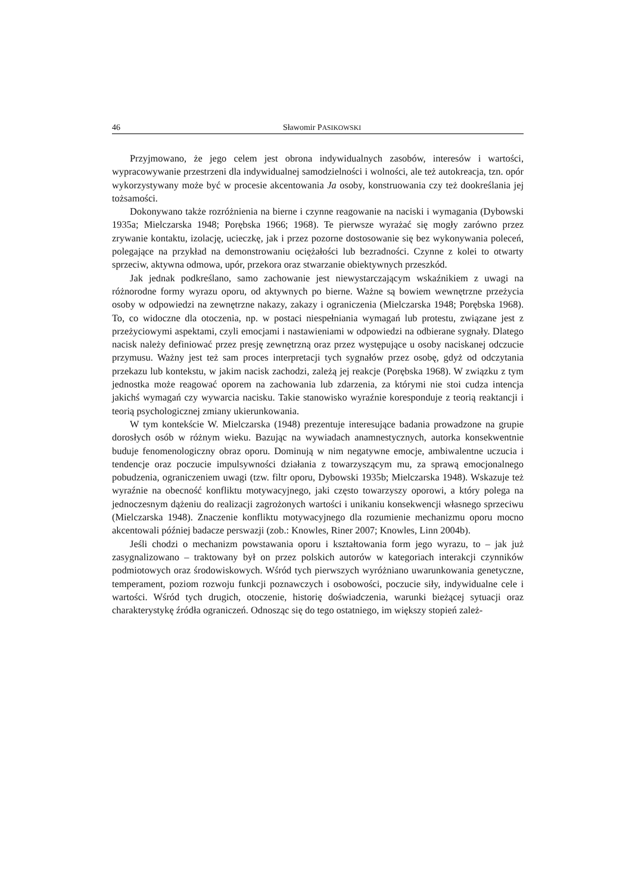46 Sławomir PASIKOWSKI
Przyjmowano, że jego celem jest obrona indywidualnych zasobów, interesów i wartości, wypracowywanie przestrzeni dla indywidualnej samodzielności i wolności, ale też autokreacja, tzn. opór wykorzystywany może być w procesie akcentowania Ja osoby, konstruowania czy też dookreślania jej tożsamości.
Dokonywano także rozróżnienia na bierne i czynne reagowanie na naciski i wymagania (Dybowski 1935a; Mielczarska 1948; Porębska 1966; 1968). Te pierwsze wyrażać się mogły zarówno przez zrywanie kontaktu, izolację, ucieczkę, jak i przez pozorne dostosowanie się bez wykonywania poleceń, polegające na przykład na demonstrowaniu ociężałości lub bezradności. Czynne z kolei to otwarty sprzeciw, aktywna odmowa, upór, przekora oraz stwarzanie obiektywnych przeszkód.
Jak jednak podkreślano, samo zachowanie jest niewystarczającym wskaźnikiem z uwagi na różnorodne formy wyrazu oporu, od aktywnych po bierne. Ważne są bowiem wewnętrzne przeżycia osoby w odpowiedzi na zewnętrzne nakazy, zakazy i ograniczenia (Mielczarska 1948; Porębska 1968). To, co widoczne dla otoczenia, np. w postaci niespełniania wymagań lub protestu, związane jest z przeżyciowymi aspektami, czyli emocjami i nastawieniami w odpowiedzi na odbierane sygnały. Dlatego nacisk należy definiować przez presję zewnętrzną oraz przez występujące u osoby naciskanej odczucie przymusu. Ważny jest też sam proces interpretacji tych sygnałów przez osobę, gdyż od odczytania przekazu lub kontekstu, w jakim nacisk zachodzi, zależą jej reakcje (Porębska 1968). W związku z tym jednostka może reagować oporem na zachowania lub zdarzenia, za którymi nie stoi cudza intencja jakichś wymagań czy wywarcia nacisku. Takie stanowisko wyraźnie koresponduje z teorią reaktancji i teorią psychologicznej zmiany ukierunkowania.
W tym kontekście W. Mielczarska (1948) prezentuje interesujące badania prowadzone na grupie dorosłych osób w różnym wieku. Bazując na wywiadach anamnestycznych, autorka konsekwentnie buduje fenomenologiczny obraz oporu. Dominują w nim negatywne emocje, ambiwalentne uczucia i tendencje oraz poczucie impulsywności działania z towarzyszącym mu, za sprawą emocjonalnego pobudzenia, ograniczeniem uwagi (tzw. filtr oporu, Dybowski 1935b; Mielczarska 1948). Wskazuje też wyraźnie na obecność konfliktu motywacyjnego, jaki często towarzyszy oporowi, a który polega na jednoczesnym dążeniu do realizacji zagrożonych wartości i unikaniu konsekwencji własnego sprzeciwu (Mielczarska 1948). Znaczenie konfliktu motywacyjnego dla rozumienie mechanizmu oporu mocno akcentowali później badacze perswazji (zob.: Knowles, Riner 2007; Knowles, Linn 2004b).
Jeśli chodzi o mechanizm powstawania oporu i kształtowania form jego wyrazu, to – jak już zasygnalizowano – traktowany był on przez polskich autorów w kategoriach interakcji czynników podmiotowych oraz środowiskowych. Wśród tych pierwszych wyróżniano uwarunkowania genetyczne, temperament, poziom rozwoju funkcji poznawczych i osobowości, poczucie siły, indywidualne cele i wartości. Wśród tych drugich, otoczenie, historię doświadczenia, warunki bieżącej sytuacji oraz charakterystykę źródła ograniczeń. Odnosząc się do tego ostatniego, im większy stopień zależ-